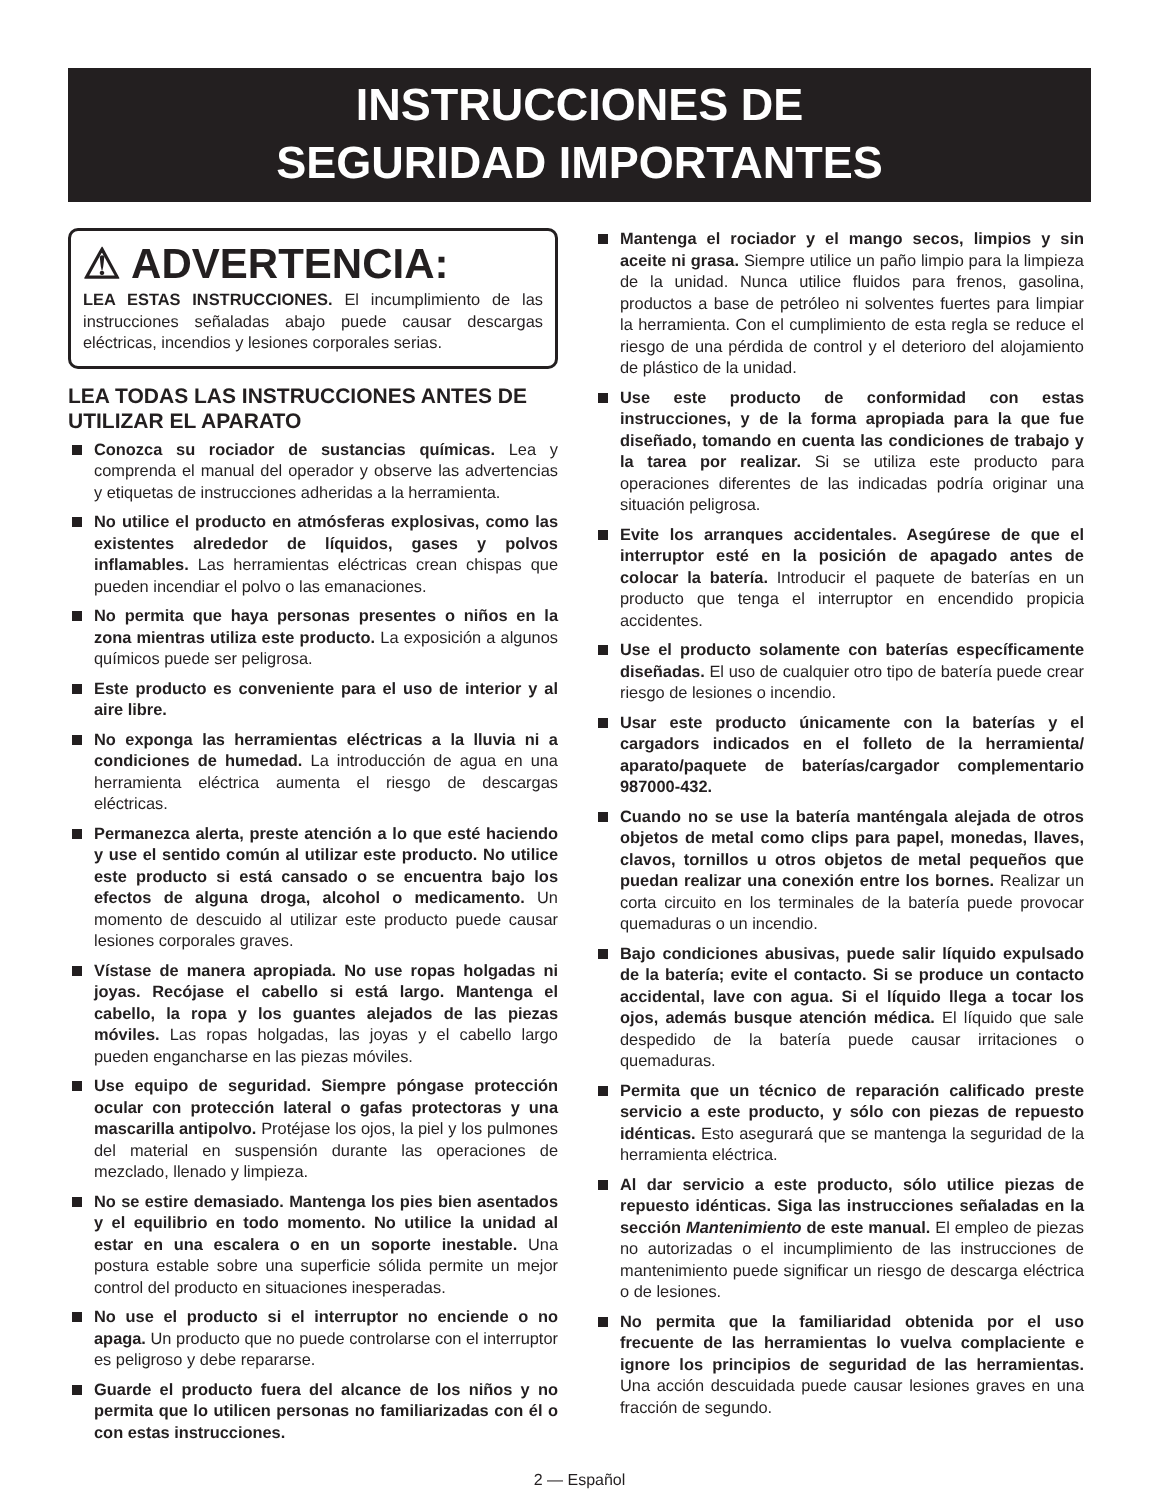INSTRUCCIONES DE
SEGURIDAD IMPORTANTES
⚠ ADVERTENCIA:
LEA ESTAS INSTRUCCIONES. El incumplimiento de las instrucciones señaladas abajo puede causar descargas eléctricas, incendios y lesiones corporales serias.
LEA TODAS LAS INSTRUCCIONES ANTES DE UTILIZAR EL APARATO
Conozca su rociador de sustancias químicas. Lea y comprenda el manual del operador y observe las advertencias y etiquetas de instrucciones adheridas a la herramienta.
No utilice el producto en atmósferas explosivas, como las existentes alrededor de líquidos, gases y polvos inflamables. Las herramientas eléctricas crean chispas que pueden incendiar el polvo o las emanaciones.
No permita que haya personas presentes o niños en la zona mientras utiliza este producto. La exposición a algunos químicos puede ser peligrosa.
Este producto es conveniente para el uso de interior y al aire libre.
No exponga las herramientas eléctricas a la lluvia ni a condiciones de humedad. La introducción de agua en una herramienta eléctrica aumenta el riesgo de descargas eléctricas.
Permanezca alerta, preste atención a lo que esté haciendo y use el sentido común al utilizar este producto. No utilice este producto si está cansado o se encuentra bajo los efectos de alguna droga, alcohol o medicamento. Un momento de descuido al utilizar este producto puede causar lesiones corporales graves.
Vístase de manera apropiada. No use ropas holgadas ni joyas. Recójase el cabello si está largo. Mantenga el cabello, la ropa y los guantes alejados de las piezas móviles. Las ropas holgadas, las joyas y el cabello largo pueden engancharse en las piezas móviles.
Use equipo de seguridad. Siempre póngase protección ocular con protección lateral o gafas protectoras y una mascarilla antipolvo. Protéjase los ojos, la piel y los pulmones del material en suspensión durante las operaciones de mezclado, llenado y limpieza.
No se estire demasiado. Mantenga los pies bien asentados y el equilibrio en todo momento. No utilice la unidad al estar en una escalera o en un soporte inestable. Una postura estable sobre una superficie sólida permite un mejor control del producto en situaciones inesperadas.
No use el producto si el interruptor no enciende o no apaga. Un producto que no puede controlarse con el interruptor es peligroso y debe repararse.
Guarde el producto fuera del alcance de los niños y no permita que lo utilicen personas no familiarizadas con él o con estas instrucciones.
Mantenga el rociador y el mango secos, limpios y sin aceite ni grasa. Siempre utilice un paño limpio para la limpieza de la unidad. Nunca utilice fluidos para frenos, gasolina, productos a base de petróleo ni solventes fuertes para limpiar la herramienta. Con el cumplimiento de esta regla se reduce el riesgo de una pérdida de control y el deterioro del alojamiento de plástico de la unidad.
Use este producto de conformidad con estas instrucciones, y de la forma apropiada para la que fue diseñado, tomando en cuenta las condiciones de trabajo y la tarea por realizar. Si se utiliza este producto para operaciones diferentes de las indicadas podría originar una situación peligrosa.
Evite los arranques accidentales. Asegúrese de que el interruptor esté en la posición de apagado antes de colocar la batería. Introducir el paquete de baterías en un producto que tenga el interruptor en encendido propicia accidentes.
Use el producto solamente con baterías específicamente diseñadas. El uso de cualquier otro tipo de batería puede crear riesgo de lesiones o incendio.
Usar este producto únicamente con la baterías y el cargadors indicados en el folleto de la herramienta/ aparato/paquete de baterías/cargador complementario 987000-432.
Cuando no se use la batería manténgala alejada de otros objetos de metal como clips para papel, monedas, llaves, clavos, tornillos u otros objetos de metal pequeños que puedan realizar una conexión entre los bornes. Realizar un corta circuito en los terminales de la batería puede provocar quemaduras o un incendio.
Bajo condiciones abusivas, puede salir líquido expulsado de la batería; evite el contacto. Si se produce un contacto accidental, lave con agua. Si el líquido llega a tocar los ojos, además busque atención médica. El líquido que sale despedido de la batería puede causar irritaciones o quemaduras.
Permita que un técnico de reparación calificado preste servicio a este producto, y sólo con piezas de repuesto idénticas. Esto asegurará que se mantenga la seguridad de la herramienta eléctrica.
Al dar servicio a este producto, sólo utilice piezas de repuesto idénticas. Siga las instrucciones señaladas en la sección Mantenimiento de este manual. El empleo de piezas no autorizadas o el incumplimiento de las instrucciones de mantenimiento puede significar un riesgo de descarga eléctrica o de lesiones.
No permita que la familiaridad obtenida por el uso frecuente de las herramientas lo vuelva complaciente e ignore los principios de seguridad de las herramientas. Una acción descuidada puede causar lesiones graves en una fracción de segundo.
2 — Español